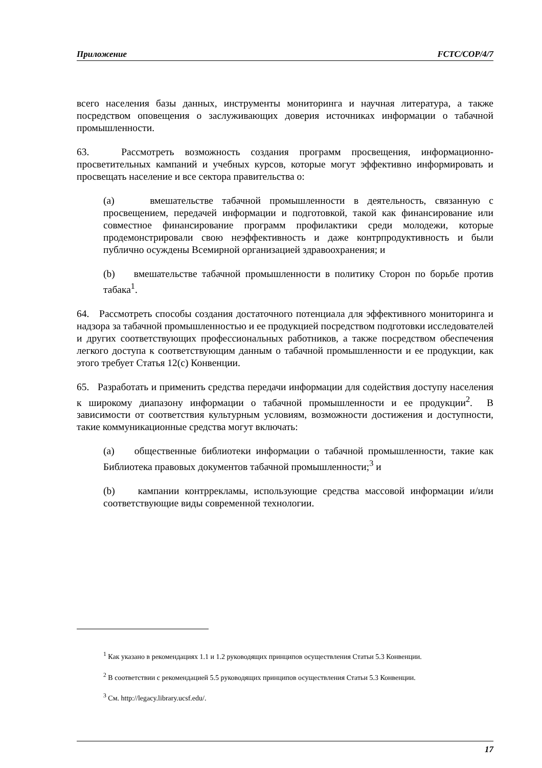Приложение FCTC/COP/4/7
всего населения базы данных, инструменты мониторинга и научная литература, а также посредством оповещения о заслуживающих доверия источниках информации о табачной промышленности.
63. Рассмотреть возможность создания программ просвещения, информационно-просветительных кампаний и учебных курсов, которые могут эффективно информировать и просвещать население и все сектора правительства о:
(a) вмешательстве табачной промышленности в деятельность, связанную с просвещением, передачей информации и подготовкой, такой как финансирование или совместное финансирование программ профилактики среди молодежи, которые продемонстрировали свою неэффективность и даже контрпродуктивность и были публично осуждены Всемирной организацией здравоохранения; и
(b) вмешательстве табачной промышленности в политику Сторон по борьбе против табака<sup>1</sup>.
64. Рассмотреть способы создания достаточного потенциала для эффективного мониторинга и надзора за табачной промышленностью и ее продукцией посредством подготовки исследователей и других соответствующих профессиональных работников, а также посредством обеспечения легкого доступа к соответствующим данным о табачной промышленности и ее продукции, как этого требует Статья 12(c) Конвенции.
65. Разработать и применить средства передачи информации для содействия доступу населения к широкому диапазону информации о табачной промышленности и ее продукции<sup>2</sup>. В зависимости от соответствия культурным условиям, возможности достижения и доступности, такие коммуникационные средства могут включать:
(a) общественные библиотеки информации о табачной промышленности, такие как Библиотека правовых документов табачной промышленности;<sup>3</sup> и
(b) кампании контррекламы, использующие средства массовой информации и/или соответствующие виды современной технологии.
<sup>1</sup> Как указано в рекомендациях 1.1 и 1.2 руководящих принципов осуществления Статьи 5.3 Конвенции.
<sup>2</sup> В соответствии с рекомендацией 5.5 руководящих принципов осуществления Статьи 5.3 Конвенции.
<sup>3</sup> См. http://legacy.library.ucsf.edu/.
17